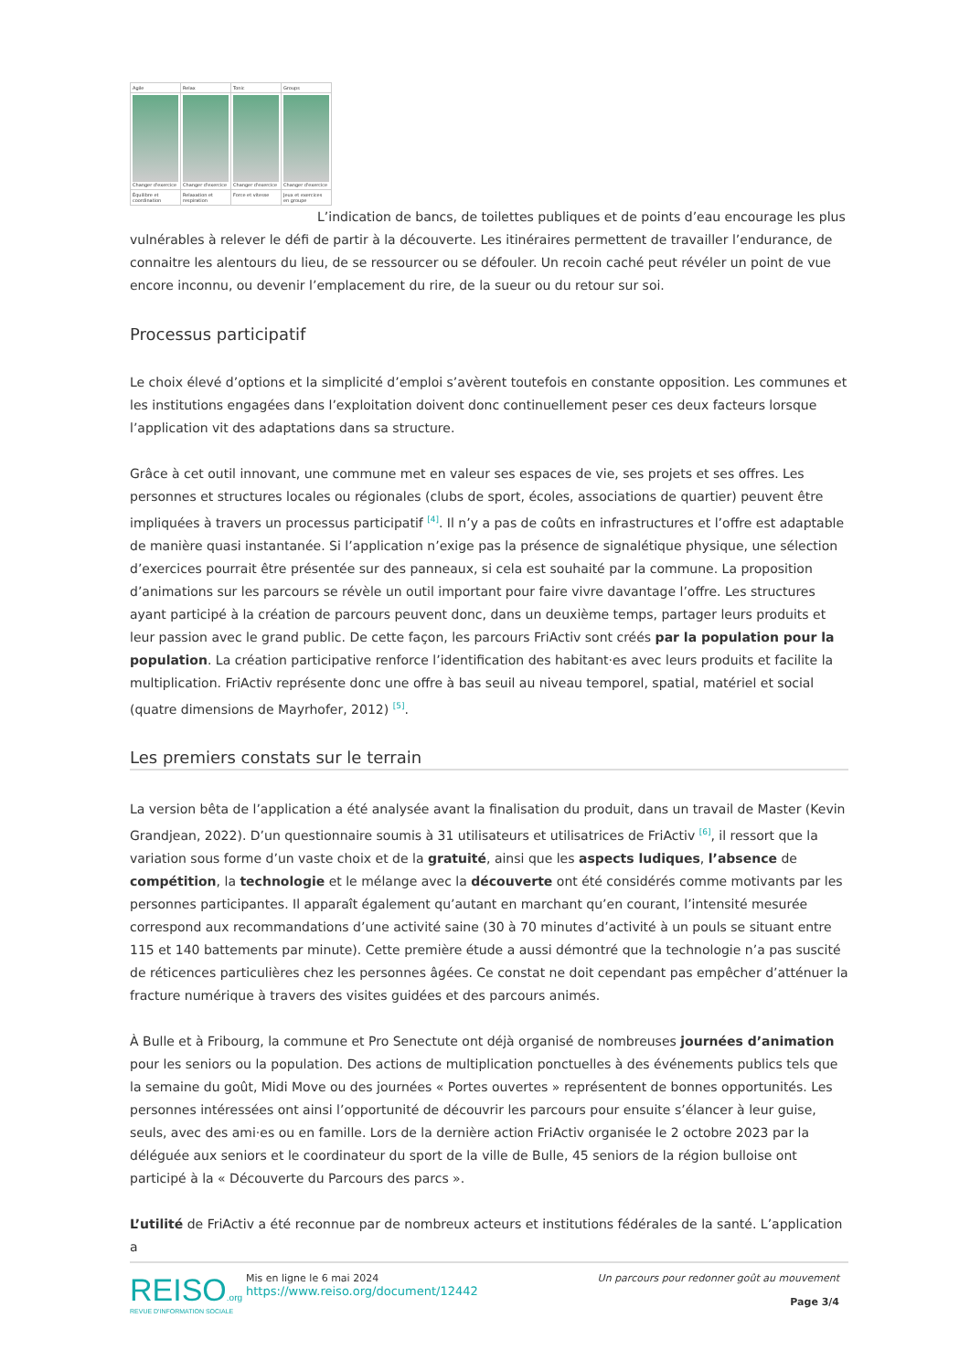| Agile | Relax | Tonic | Groups |
| Changer d'exercice | Changer d'exercice | Changer d'exercice | Changer d'exercice |
| Équilibre et coordination | Relaxation et respiration | Force et vitesse | Jeux et exercices en groupe |
L’indication de bancs, de toilettes publiques et de points d’eau encourage les plus vulnérables à relever le défi de partir à la découverte. Les itinéraires permettent de travailler l’endurance, de connaitre les alentours du lieu, de se ressourcer ou se défouler. Un recoin caché peut révéler un point de vue encore inconnu, ou devenir l’emplacement du rire, de la sueur ou du retour sur soi.
Processus participatif
Le choix élevé d’options et la simplicité d’emploi s’avèrent toutefois en constante opposition. Les communes et les institutions engagées dans l’exploitation doivent donc continuellement peser ces deux facteurs lorsque l’application vit des adaptations dans sa structure.
Grâce à cet outil innovant, une commune met en valeur ses espaces de vie, ses projets et ses offres. Les personnes et structures locales ou régionales (clubs de sport, écoles, associations de quartier) peuvent être impliquées à travers un processus participatif <sup>[4]</sup>. Il n’y a pas de coûts en infrastructures et l’offre est adaptable de manière quasi instantanée. Si l’application n’exige pas la présence de signalétique physique, une sélection d’exercices pourrait être présentée sur des panneaux, si cela est souhaité par la commune. La proposition d’animations sur les parcours se révèle un outil important pour faire vivre davantage l’offre. Les structures ayant participé à la création de parcours peuvent donc, dans un deuxième temps, partager leurs produits et leur passion avec le grand public. De cette façon, les parcours FriActiv sont créés par la population pour la population. La création participative renforce l’identification des habitant·es avec leurs produits et facilite la multiplication. FriActiv représente donc une offre à bas seuil au niveau temporel, spatial, matériel et social (quatre dimensions de Mayrhofer, 2012) <sup>[5]</sup>.
Les premiers constats sur le terrain
La version bêta de l’application a été analysée avant la finalisation du produit, dans un travail de Master (Kevin Grandjean, 2022). D’un questionnaire soumis à 31 utilisateurs et utilisatrices de FriActiv <sup>[6]</sup>, il ressort que la variation sous forme d’un vaste choix et de la gratuité, ainsi que les aspects ludiques, l’absence de compétition, la technologie et le mélange avec la découverte ont été considérés comme motivants par les personnes participantes. Il apparaît également qu’autant en marchant qu’en courant, l’intensité mesurée correspond aux recommandations d’une activité saine (30 à 70 minutes d’activité à un pouls se situant entre 115 et 140 battements par minute). Cette première étude a aussi démontré que la technologie n’a pas suscité de réticences particulières chez les personnes âgées. Ce constat ne doit cependant pas empêcher d’atténuer la fracture numérique à travers des visites guidées et des parcours animés.
À Bulle et à Fribourg, la commune et Pro Senectute ont déjà organisé de nombreuses journées d’animation pour les seniors ou la population. Des actions de multiplication ponctuelles à des événements publics tels que la semaine du goût, Midi Move ou des journées « Portes ouvertes » représentent de bonnes opportunités. Les personnes intéressées ont ainsi l’opportunité de découvrir les parcours pour ensuite s’élancer à leur guise, seuls, avec des ami·es ou en famille. Lors de la dernière action FriActiv organisée le 2 octobre 2023 par la déléguée aux seniors et le coordinateur du sport de la ville de Bulle, 45 seniors de la région bulloise ont participé à la « Découverte du Parcours des parcs ».
L’utilité de FriActiv a été reconnue par de nombreux acteurs et institutions fédérales de la santé. L’application a
REISO.org
REVUE D'INFORMATION SOCIALE
Mis en ligne le 6 mai 2024
https://www.reiso.org/document/12442
Un parcours pour redonner goût au mouvement
Page 3/4